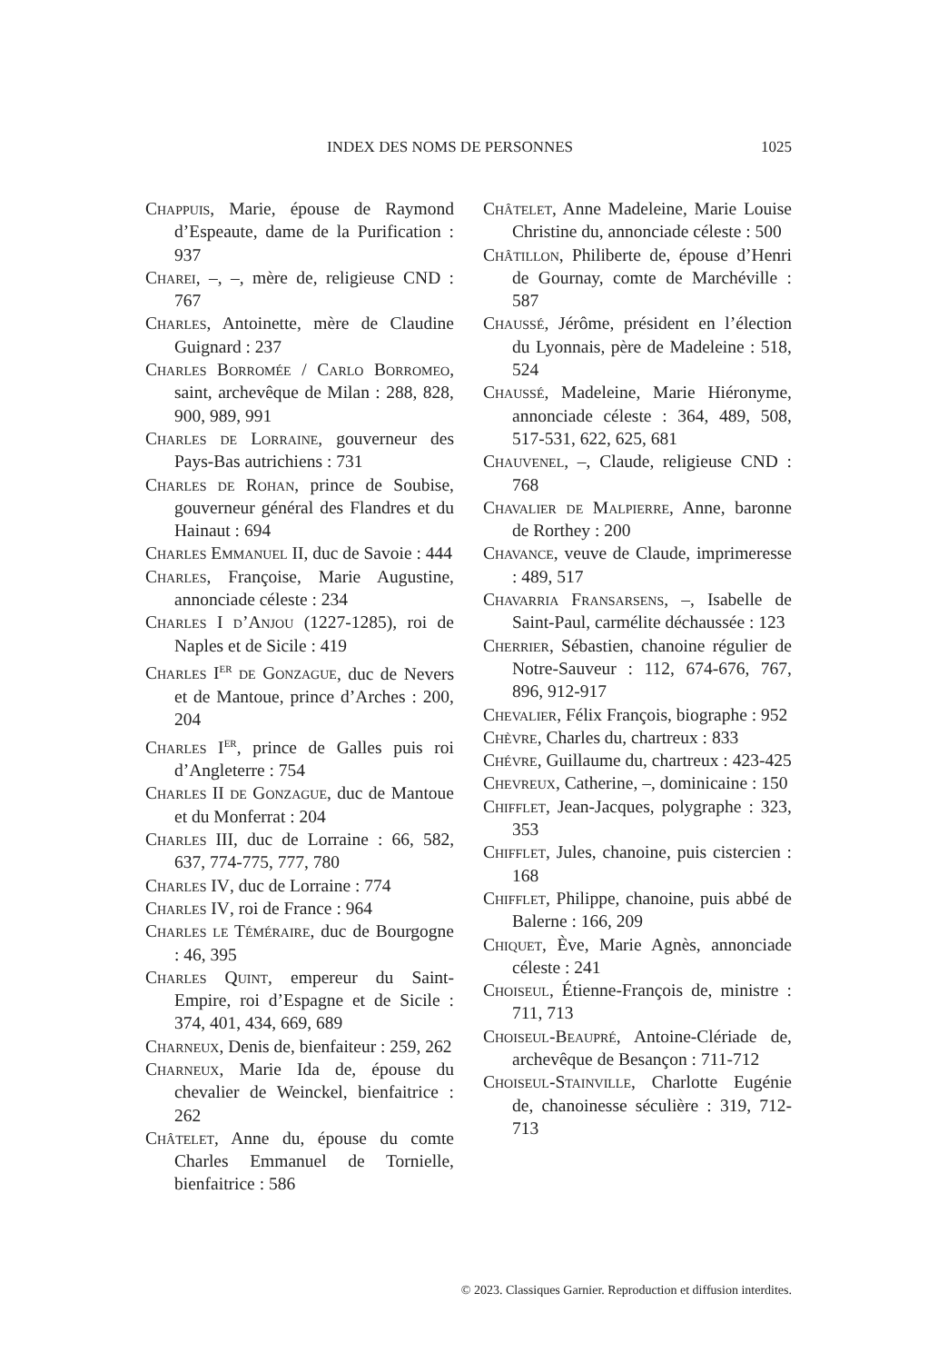INDEX DES NOMS DE PERSONNES 1025
Chappuis, Marie, épouse de Raymond d’Espeaute, dame de la Purification : 937
Charei, –, –, mère de, religieuse CND : 767
Charles, Antoinette, mère de Claudine Guignard : 237
Charles Borromée / Carlo Borromeo, saint, archevêque de Milan : 288, 828, 900, 989, 991
Charles de Lorraine, gouverneur des Pays-Bas autrichiens : 731
Charles de Rohan, prince de Soubise, gouverneur général des Flandres et du Hainaut : 694
Charles Emmanuel II, duc de Savoie : 444
Charles, Françoise, Marie Augustine, annonciade céleste : 234
Charles I d’Anjou (1227-1285), roi de Naples et de Sicile : 419
Charles I<sup>er</sup> de Gonzague, duc de Nevers et de Mantoue, prince d’Arches : 200, 204
Charles I<sup>er</sup>, prince de Galles puis roi d’Angleterre : 754
Charles II de Gonzague, duc de Mantoue et du Monferrat : 204
Charles III, duc de Lorraine : 66, 582, 637, 774-775, 777, 780
Charles IV, duc de Lorraine : 774
Charles IV, roi de France : 964
Charles le Téméraire, duc de Bourgogne : 46, 395
Charles Quint, empereur du Saint-Empire, roi d’Espagne et de Sicile : 374, 401, 434, 669, 689
Charneux, Denis de, bienfaiteur : 259, 262
Charneux, Marie Ida de, épouse du chevalier de Weinckel, bienfaitrice : 262
Châtelet, Anne du, épouse du comte Charles Emmanuel de Tornielle, bienfaitrice : 586
Châtelet, Anne Madeleine, Marie Louise Christine du, annonciade céleste : 500
Châtillon, Philiberte de, épouse d’Henri de Gournay, comte de Marchéville : 587
Chaussé, Jérôme, président en l’élection du Lyonnais, père de Madeleine : 518, 524
Chaussé, Madeleine, Marie Hiéronyme, annonciade céleste : 364, 489, 508, 517-531, 622, 625, 681
Chauvenel, –, Claude, religieuse CND : 768
Chavalier de Malpierre, Anne, baronne de Rorthey : 200
Chavance, veuve de Claude, imprimeresse : 489, 517
Chavarria Fransarsens, –, Isabelle de Saint-Paul, carmélite déchaussée : 123
Cherrier, Sébastien, chanoine régulier de Notre-Sauveur : 112, 674-676, 767, 896, 912-917
Chevalier, Félix François, biographe : 952
Chèvre, Charles du, chartreux : 833
Chévre, Guillaume du, chartreux : 423-425
Chevreux, Catherine, –, dominicaine : 150
Chifflet, Jean-Jacques, polygraphe : 323, 353
Chifflet, Jules, chanoine, puis cistercien : 168
Chifflet, Philippe, chanoine, puis abbé de Balerne : 166, 209
Chiquet, Ève, Marie Agnès, annonciade céleste : 241
Choiseul, Étienne-François de, ministre : 711, 713
Choiseul-Beaupré, Antoine-Clériade de, archevêque de Besançon : 711-712
Choiseul-Stainville, Charlotte Eugénie de, chanoinesse séculière : 319, 712-713
© 2023. Classiques Garnier. Reproduction et diffusion interdites.